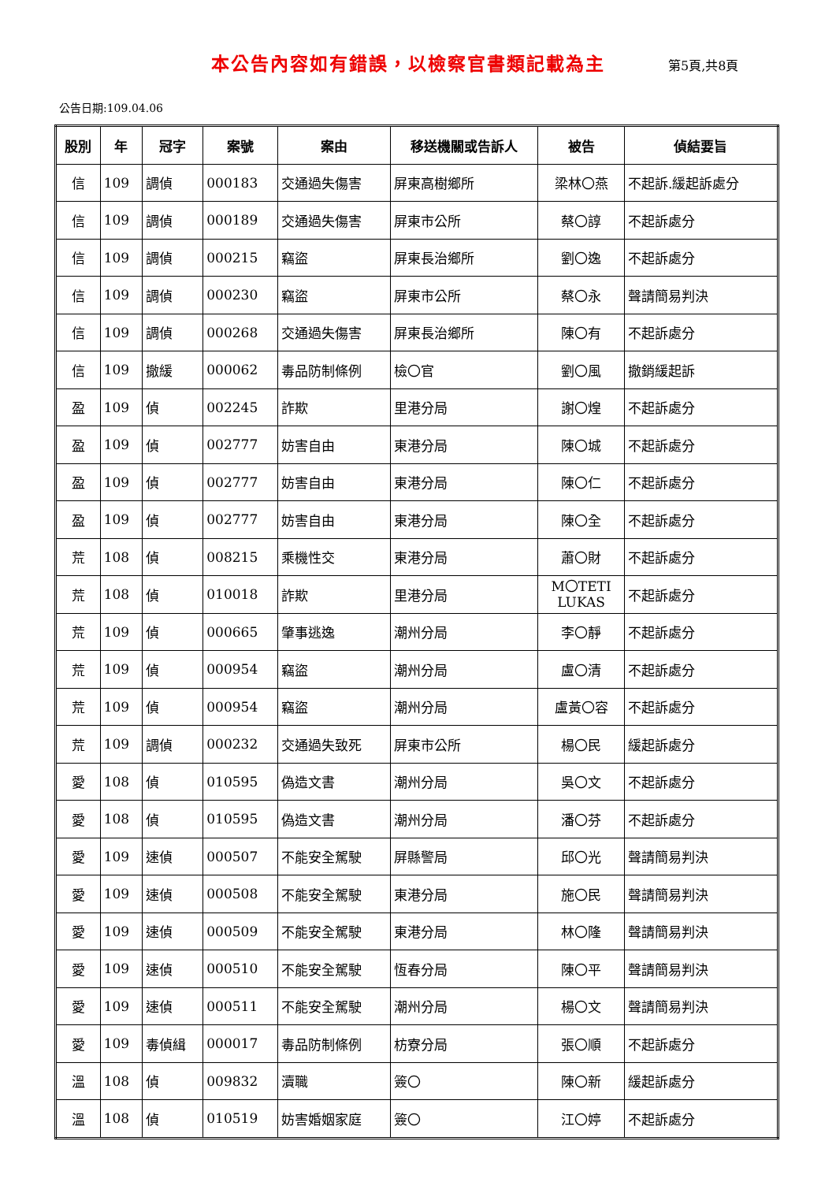本公告內容如有錯誤，以檢察官書類記載為主 第5頁,共8頁
公告日期:109.04.06
| 股別 | 年 | 冠字 | 案號 | 案由 | 移送機關或告訴人 | 被告 | 偵結要旨 |
| --- | --- | --- | --- | --- | --- | --- | --- |
| 信 | 109 | 調偵 | 000183 | 交通過失傷害 | 屏東高樹鄉所 | 梁林〇燕 | 不起訴.緩起訴處分 |
| 信 | 109 | 調偵 | 000189 | 交通過失傷害 | 屏東市公所 | 蔡〇諄 | 不起訴處分 |
| 信 | 109 | 調偵 | 000215 | 竊盜 | 屏東長治鄉所 | 劉〇逸 | 不起訴處分 |
| 信 | 109 | 調偵 | 000230 | 竊盜 | 屏東市公所 | 蔡〇永 | 聲請簡易判決 |
| 信 | 109 | 調偵 | 000268 | 交通過失傷害 | 屏東長治鄉所 | 陳〇有 | 不起訴處分 |
| 信 | 109 | 撤緩 | 000062 | 毒品防制條例 | 檢〇官 | 劉〇風 | 撤銷緩起訴 |
| 盈 | 109 | 偵 | 002245 | 詐欺 | 里港分局 | 謝〇煌 | 不起訴處分 |
| 盈 | 109 | 偵 | 002777 | 妨害自由 | 東港分局 | 陳〇城 | 不起訴處分 |
| 盈 | 109 | 偵 | 002777 | 妨害自由 | 東港分局 | 陳〇仁 | 不起訴處分 |
| 盈 | 109 | 偵 | 002777 | 妨害自由 | 東港分局 | 陳〇全 | 不起訴處分 |
| 荒 | 108 | 偵 | 008215 | 乘機性交 | 東港分局 | 蕭〇財 | 不起訴處分 |
| 荒 | 108 | 偵 | 010018 | 詐欺 | 里港分局 | M〇TETI LUKAS | 不起訴處分 |
| 荒 | 109 | 偵 | 000665 | 肇事逃逸 | 潮州分局 | 李〇靜 | 不起訴處分 |
| 荒 | 109 | 偵 | 000954 | 竊盜 | 潮州分局 | 盧〇清 | 不起訴處分 |
| 荒 | 109 | 偵 | 000954 | 竊盜 | 潮州分局 | 盧黃〇容 | 不起訴處分 |
| 荒 | 109 | 調偵 | 000232 | 交通過失致死 | 屏東市公所 | 楊〇民 | 緩起訴處分 |
| 愛 | 108 | 偵 | 010595 | 偽造文書 | 潮州分局 | 吳〇文 | 不起訴處分 |
| 愛 | 108 | 偵 | 010595 | 偽造文書 | 潮州分局 | 潘〇芬 | 不起訴處分 |
| 愛 | 109 | 速偵 | 000507 | 不能安全駕駛 | 屏縣警局 | 邱〇光 | 聲請簡易判決 |
| 愛 | 109 | 速偵 | 000508 | 不能安全駕駛 | 東港分局 | 施〇民 | 聲請簡易判決 |
| 愛 | 109 | 速偵 | 000509 | 不能安全駕駛 | 東港分局 | 林〇隆 | 聲請簡易判決 |
| 愛 | 109 | 速偵 | 000510 | 不能安全駕駛 | 恆春分局 | 陳〇平 | 聲請簡易判決 |
| 愛 | 109 | 速偵 | 000511 | 不能安全駕駛 | 潮州分局 | 楊〇文 | 聲請簡易判決 |
| 愛 | 109 | 毒偵緝 | 000017 | 毒品防制條例 | 枋寮分局 | 張〇順 | 不起訴處分 |
| 溫 | 108 | 偵 | 009832 | 瀆職 | 簽〇 | 陳〇新 | 緩起訴處分 |
| 溫 | 108 | 偵 | 010519 | 妨害婚姻家庭 | 簽〇 | 江〇婷 | 不起訴處分 |